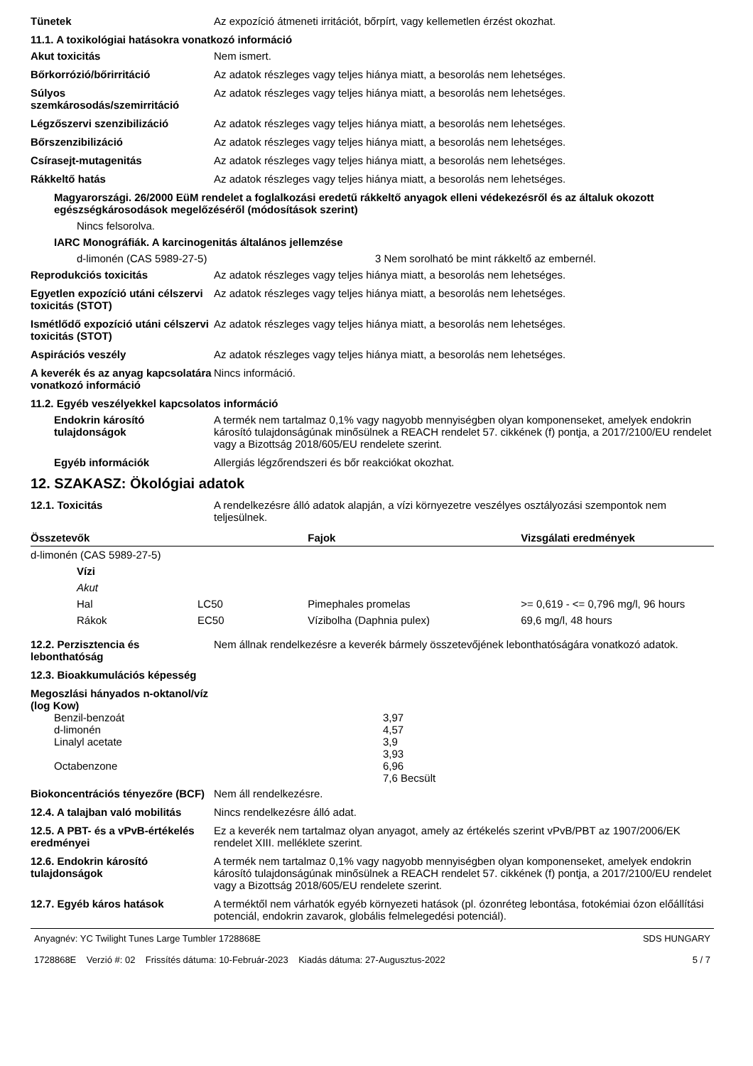Tünetek Az expozíció átmeneti irritációt, bőrpírt, vagy kellemetlen érzést okozhat.
11.1. A toxikológiai hatásokra vonatkozó információ
Akut toxicitás Nem ismert.
Bőrkorrózió/bőrirritáció Az adatok részleges vagy teljes hiánya miatt, a besorolás nem lehetséges.
Súlyos szemkárosodás/szemirritáció
Az adatok részleges vagy teljes hiánya miatt, a besorolás nem lehetséges.
Légzőszervi szenzibilizáció Az adatok részleges vagy teljes hiánya miatt, a besorolás nem lehetséges.
Bőrszenzibilizáció Az adatok részleges vagy teljes hiánya miatt, a besorolás nem lehetséges.
Csírasejt-mutagenitás Az adatok részleges vagy teljes hiánya miatt, a besorolás nem lehetséges.
Rákkeltő hatás Az adatok részleges vagy teljes hiánya miatt, a besorolás nem lehetséges.
Magyarországi. 26/2000 EüM rendelet a foglalkozási eredetű rákkeltő anyagok elleni védekezésről és az általuk okozott egészségkárosodások megelőzéséről (módosítások szerint)
Nincs felsorolva.
IARC Monográfiák. A karcinogenitás általános jellemzése
d-limonén (CAS 5989-27-5) 3 Nem sorolható be mint rákkeltő az embernél.
Reprodukciós toxicitás Az adatok részleges vagy teljes hiánya miatt, a besorolás nem lehetséges.
Egyetlen expozíció utáni célszervi toxicitás (STOT)
Az adatok részleges vagy teljes hiánya miatt, a besorolás nem lehetséges.
Ismétlődő expozíció utáni célszervi toxicitás (STOT)
Az adatok részleges vagy teljes hiánya miatt, a besorolás nem lehetséges.
Aspirációs veszély Az adatok részleges vagy teljes hiánya miatt, a besorolás nem lehetséges.
A keverék és az anyag kapcsolatára vonatkozó információ
Nincs információ.
11.2. Egyéb veszélyekkel kapcsolatos információ
Endokrin károsító tulajdonságok
A termék nem tartalmaz 0,1% vagy nagyobb mennyiségben olyan komponenseket, amelyek endokrin károsító tulajdonságúnak minősülnek a REACH rendelet 57. cikkének (f) pontja, a 2017/2100/EU rendelet vagy a Bizottság 2018/605/EU rendelete szerint.
Egyéb információk Allergiás légzőrendszeri és bőr reakciókat okozhat.
12. SZAKASZ: Ökológiai adatok
12.1. Toxicitás A rendelkezésre álló adatok alapján, a vízi környezetre veszélyes osztályozási szempontok nem teljesülnek.
| Összetevők | | Fajok | Vizsgálati eredmények |
| --- | --- | --- | --- |
| d-limonén (CAS 5989-27-5) | | | |
| Vízi | | | |
| Akut | | | |
| Hal | LC50 | Pimephales promelas | >= 0,619 - <= 0,796 mg/l, 96 hours |
| Rákok | EC50 | Vízibolha (Daphnia pulex) | 69,6 mg/l, 48 hours |
12.2. Perzisztencia és lebonthatóság
Nem állnak rendelkezésre a keverék bármely összetevőjének lebonthatóságára vonatkozó adatok.
12.3. Bioakkumulációs képesség
Megoszlási hányados n-oktanol/víz (log Kow)
| Benzil-benzoát | 3,97 |
| d-limonén | 4,57 |
| Linalyl acetate | 3,9 |
| | 3,93 |
| Octabenzone | 6,96 |
| | 7,6 Becsült |
Biokoncentrációs tényezőre (BCF)
Nem áll rendelkezésre.
12.4. A talajban való mobilitás
Nincs rendelkezésre álló adat.
12.5. A PBT- és a vPvB-értékelés eredményei
Ez a keverék nem tartalmaz olyan anyagot, amely az értékelés szerint vPvB/PBT az 1907/2006/EK rendelet XIII. melléklete szerint.
12.6. Endokrin károsító tulajdonságok
A termék nem tartalmaz 0,1% vagy nagyobb mennyiségben olyan komponenseket, amelyek endokrin károsító tulajdonságúnak minősülnek a REACH rendelet 57. cikkének (f) pontja, a 2017/2100/EU rendelet vagy a Bizottság 2018/605/EU rendelete szerint.
12.7. Egyéb káros hatások A terméktől nem várhatók egyéb környezeti hatások (pl. ózonréteg lebontása, fotokémiai ózon előállítási potenciál, endokrin zavarok, globális felmelegedési potenciál).
Anyagnév: YC Twilight Tunes Large Tumbler 1728868E
1728868E Verzió #: 02 Frissítés dátuma: 10-Február-2023 Kiadás dátuma: 27-Augusztus-2022
SDS HUNGARY
5 / 7